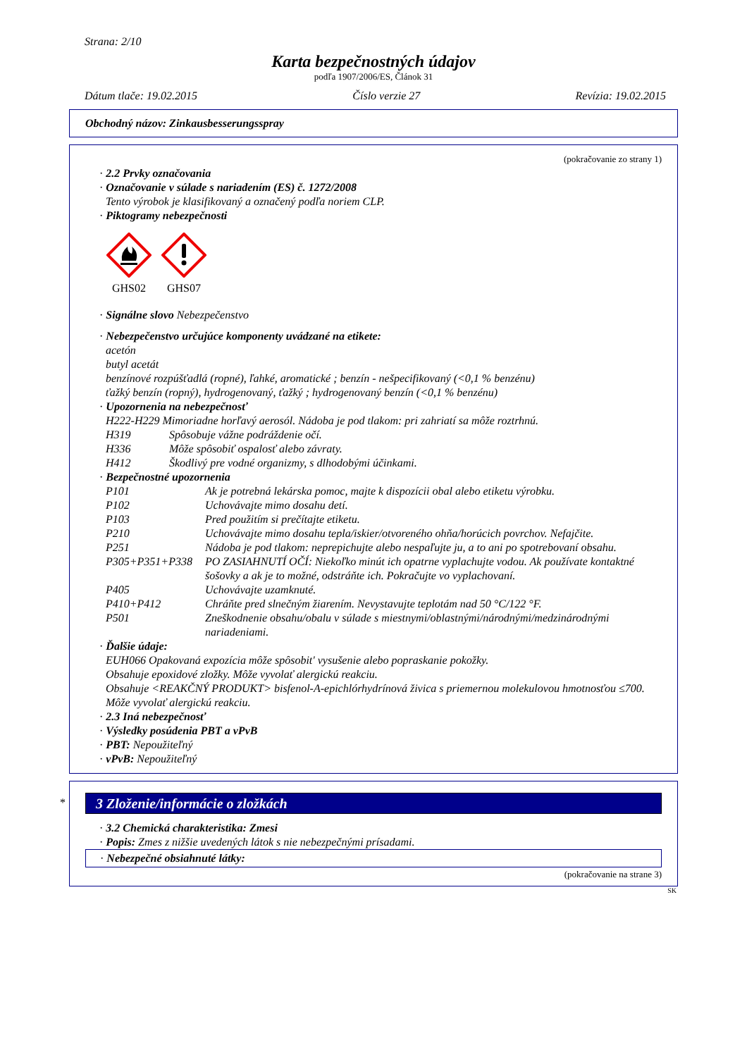Strana: 2/10
Karta bezpečnostných údajov
podľa 1907/2006/ES, Článok 31
Dátum tlače: 19.02.2015 Číslo verzie 27 Revízia: 19.02.2015
Obchodný názov: Zinkausbesserungsspray
(pokračovanie zo strany 1)
· 2.2 Prvky označovania
· Označovanie v súlade s nariadením (ES) č. 1272/2008
Tento výrobok je klasifikovaný a označený podľa noriem CLP.
· Piktogramy nebezpečnosti
GHS02
GHS07
· Signálne slovo Nebezpečenstvo
· Nebezpečenstvo určujúce komponenty uvádzané na etikete:
acetón
butyl acetát
benzínové rozpúšťadlá (ropné), ľahké, aromatické ; benzín - nešpecifikovaný (<0,1 % benzénu)
ťažký benzín (ropný), hydrogenovaný, ťažký ; hydrogenovaný benzín (<0,1 % benzénu)
· Upozornenia na nebezpečnosť
H222-H229 Mimoriadne horľavý aerosól. Nádoba je pod tlakom: pri zahriatí sa môže roztrhnú.
H319 Spôsobuje vážne podráždenie očí.
H336 Môže spôsobiť ospalosť alebo závraty.
H412 Škodlivý pre vodné organizmy, s dlhodobými účinkami.
· Bezpečnostné upozornenia
P101 Ak je potrebná lekárska pomoc, majte k dispozícii obal alebo etiketu výrobku.
P102 Uchovávajte mimo dosahu detí.
P103 Pred použitím si prečítajte etiketu.
P210 Uchovávajte mimo dosahu tepla/iskier/otvoreného ohňa/horúcich povrchov. Nefajčite.
P251 Nádoba je pod tlakom: neprepichujte alebo nespaľujte ju, a to ani po spotrebovaní obsahu.
P305+P351+P338 PO ZASIAHNUTÍ OČÍ: Niekoľko minút ich opatrne vyplachujte vodou. Ak používate kontaktné šošovky a ak je to možné, odstráňte ich. Pokračujte vo vyplachovaní.
P405 Uchovávajte uzamknuté.
P410+P412 Chráňte pred slnečným žiarením. Nevystavujte teplotám nad 50 °C/122 °F.
P501 Zneškodnenie obsahu/obalu v súlade s miestnymi/oblastnými/národnými/medzinárodnými nariadeniami.
· Ďalšie údaje:
EUH066 Opakovaná expozícia môže spôsobit' vysušenie alebo popraskanie pokožky.
Obsahuje epoxidové zložky. Môže vyvolať alergickú reakciu.
Obsahuje <REAKČNÝ PRODUKT> bisfenol-A-epichlórhydrínová živica s priemernou molekulovou hmotnosťou ≤700. Môže vyvolať alergickú reakciu.
· 2.3 Iná nebezpečnosť
· Výsledky posúdenia PBT a vPvB
· PBT: Nepoužiteľný
· vPvB: Nepoužiteľný
*
3 Zloženie/informácie o zložkách
· 3.2 Chemická charakteristika: Zmesi
· Popis: Zmes z nižšie uvedených látok s nie nebezpečnými prísadami.
· Nebezpečné obsiahnuté látky:
(pokračovanie na strane 3)
SK